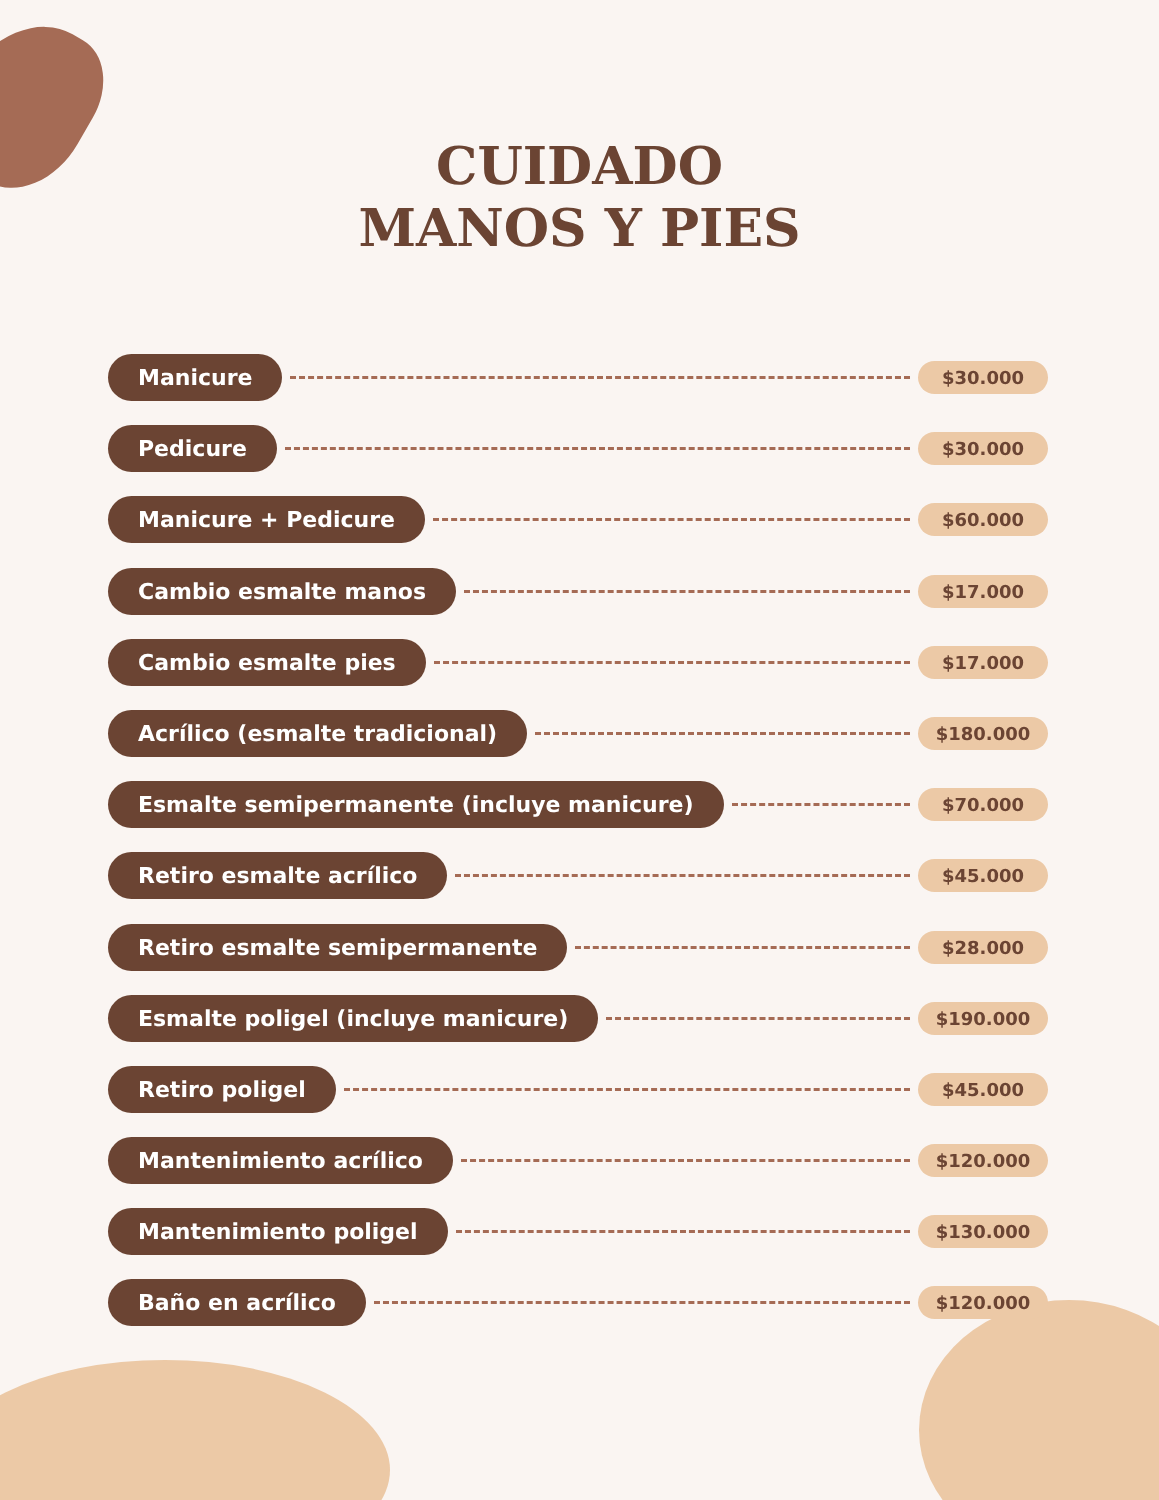CUIDADO
MANOS Y PIES
Manicure $30.000
Pedicure $30.000
Manicure + Pedicure $60.000
Cambio esmalte manos $17.000
Cambio esmalte pies $17.000
Acrílico (esmalte tradicional) $180.000
Esmalte semipermanente (incluye manicure) $70.000
Retiro esmalte acrílico $45.000
Retiro esmalte semipermanente $28.000
Esmalte poligel (incluye manicure) $190.000
Retiro poligel $45.000
Mantenimiento acrílico $120.000
Mantenimiento poligel $130.000
Baño en acrílico $120.000